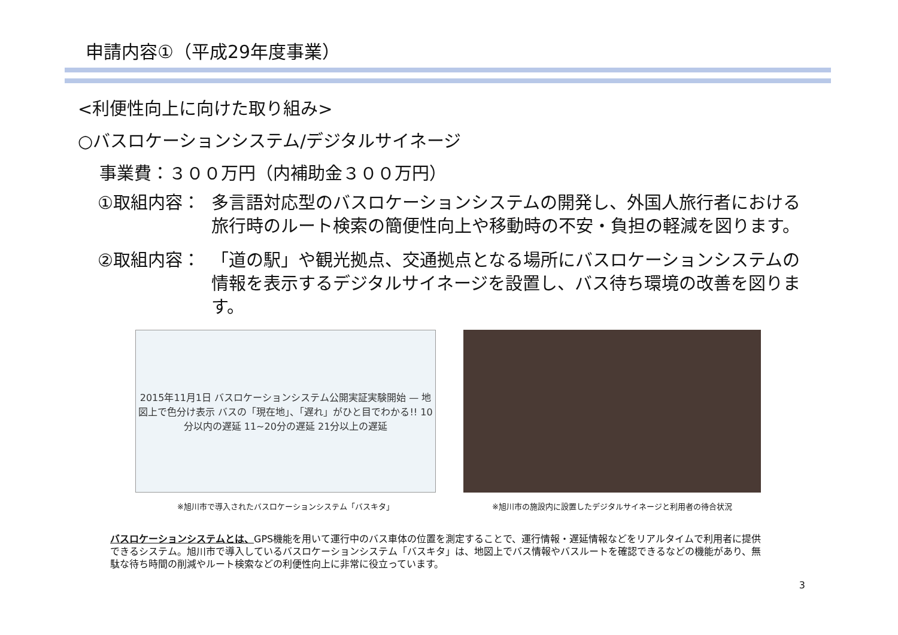申請内容①（平成29年度事業）
<利便性向上に向けた取り組み>
○バスロケーションシステム/デジタルサイネージ
事業費：３００万円（内補助金３００万円）
①取組内容： 多言語対応型のバスロケーションシステムの開発し、外国人旅行者における旅行時のルート検索の簡便性向上や移動時の不安・負担の軽減を図ります。
②取組内容： 「道の駅」や観光拠点、交通拠点となる場所にバスロケーションシステムの情報を表示するデジタルサイネージを設置し、バス待ち環境の改善を図ります。
2015年11月1日 バスロケーションシステム公開実証実験開始 — 地図上で色分け表示 バスの「現在地」、「遅れ」がひと目でわかる!! 10分以内の遅延 11~20分の遅延 21分以上の遅延
※旭川市で導入されたバスロケーションシステム「バスキタ」
※旭川市の施設内に設置したデジタルサイネージと利用者の待合状況
バスロケーションシステムとは、GPS機能を用いて運行中のバス車体の位置を測定することで、運行情報・遅延情報などをリアルタイムで利用者に提供できるシステム。旭川市で導入しているバスロケーションシステム「バスキタ」は、地図上でバス情報やバスルートを確認できるなどの機能があり、無駄な待ち時間の削減やルート検索などの利便性向上に非常に役立っています。
3